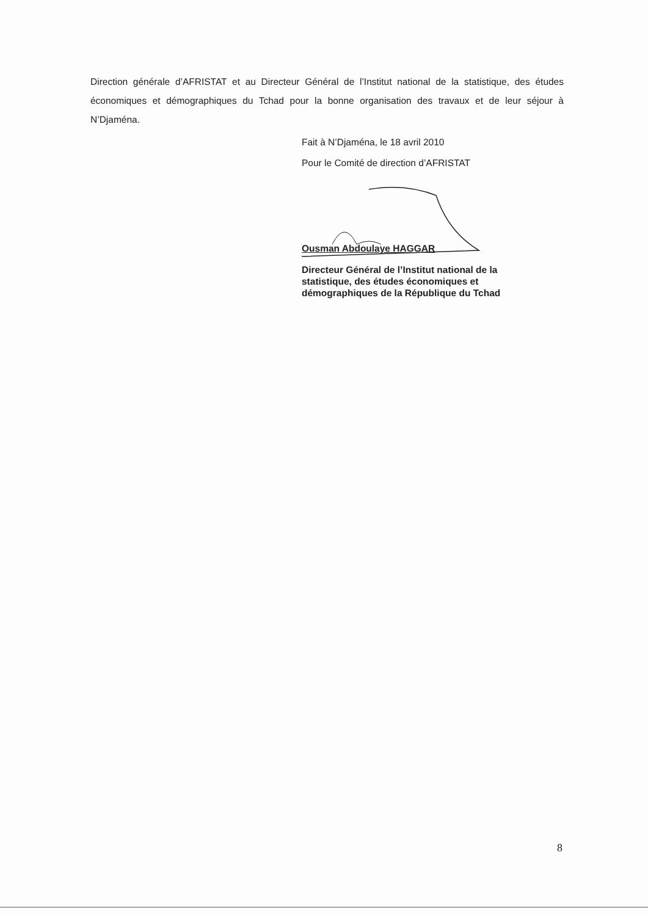Direction générale d’AFRISTAT et au Directeur Général de l’Institut national de la statistique, des études économiques et démographiques du Tchad pour la bonne organisation des travaux et de leur séjour à N’Djaména.
Fait à N’Djaména, le 18 avril 2010
Pour le Comité de direction d’AFRISTAT
Ousman Abdoulaye HAGGAR
Directeur Général de l’Institut national de la statistique, des études économiques et démographiques de la République du Tchad
8